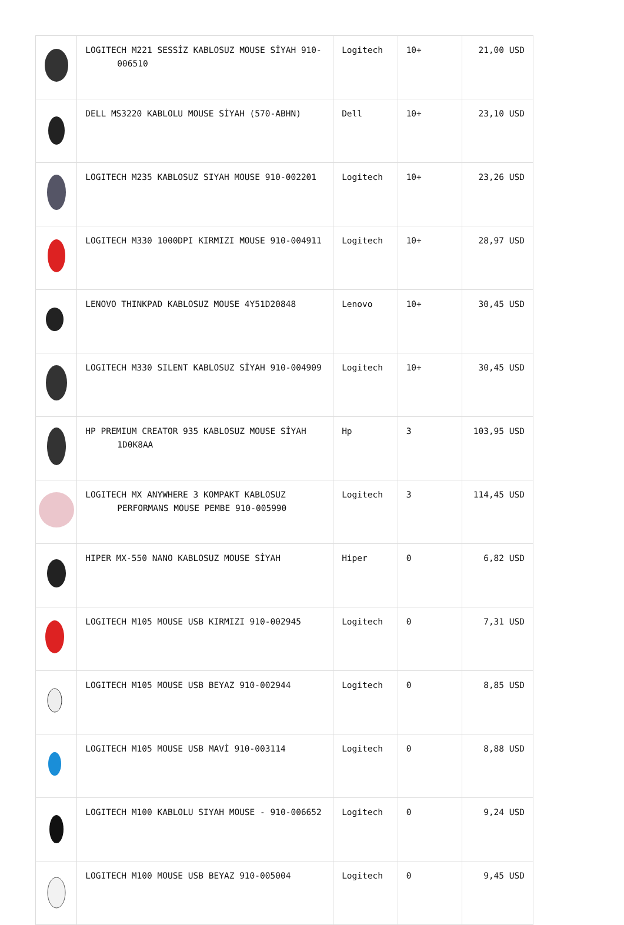| | LOGITECH M221 SESSİZ KABLOSUZ MOUSE SİYAH 910-006510 | Logitech | 10+ | 21,00 USD |
| | DELL MS3220 KABLOLU MOUSE SİYAH (570-ABHN) | Dell | 10+ | 23,10 USD |
| | LOGITECH M235 KABLOSUZ SIYAH MOUSE 910-002201 | Logitech | 10+ | 23,26 USD |
| | LOGITECH M330 1000DPI KIRMIZI MOUSE 910-004911 | Logitech | 10+ | 28,97 USD |
| | LENOVO THINKPAD KABLOSUZ MOUSE 4Y51D20848 | Lenovo | 10+ | 30,45 USD |
| | LOGITECH M330 SILENT KABLOSUZ SİYAH 910-004909 | Logitech | 10+ | 30,45 USD |
| | HP PREMIUM CREATOR 935 KABLOSUZ MOUSE SİYAH 1D0K8AA | Hp | 3 | 103,95 USD |
| | LOGITECH MX ANYWHERE 3 KOMPAKT KABLOSUZ PERFORMANS MOUSE PEMBE 910-005990 | Logitech | 3 | 114,45 USD |
| | HIPER MX-550 NANO KABLOSUZ MOUSE SİYAH | Hiper | 0 | 6,82 USD |
| | LOGITECH M105 MOUSE USB KIRMIZI 910-002945 | Logitech | 0 | 7,31 USD |
| | LOGITECH M105 MOUSE USB BEYAZ 910-002944 | Logitech | 0 | 8,85 USD |
| | LOGITECH M105 MOUSE USB MAVİ 910-003114 | Logitech | 0 | 8,88 USD |
| | LOGITECH M100 KABLOLU SIYAH MOUSE - 910-006652 | Logitech | 0 | 9,24 USD |
| | LOGITECH M100 MOUSE USB BEYAZ 910-005004 | Logitech | 0 | 9,45 USD |